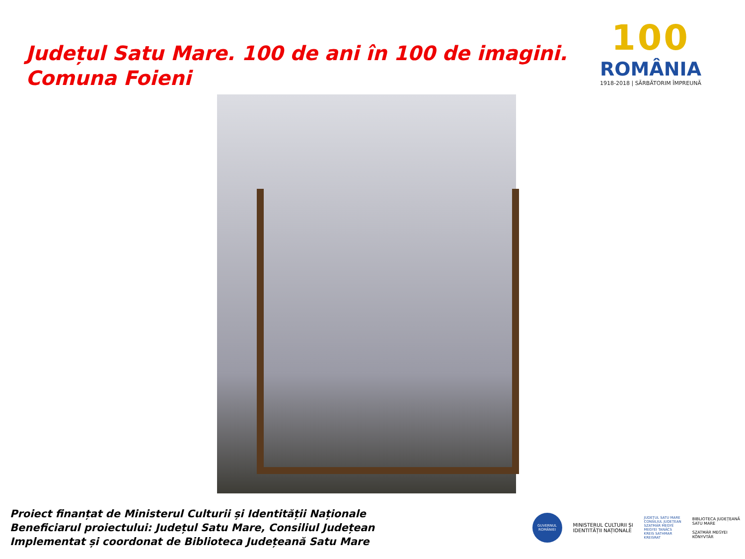Județul Satu Mare. 100 de ani în 100 de imagini.
Comuna Foieni
100
ROMÂNIA
1918-2018 | SĂRBĂTORIM ÎMPREUNĂ
Proiect finanțat de Ministerul Culturii și Identității Naționale
Beneficiarul proiectului: Județul Satu Mare, Consiliul Județean
Implementat și coordonat de Biblioteca Județeană Satu Mare
GUVERNUL ROMÂNIEI
MINISTERUL CULTURII ȘI
IDENTITĂȚII NAȚIONALE
JUDEȚUL SATU MARE
CONSILIUL JUDEȚEAN
SZATMÁR MEGYE
MEGYEI TANÁCS
KREIS SATHMAR
KREISRAT
BIBLIOTECA JUDEȚEANĂ
SATU MARE
SZATMÁR MEGYEI
KÖNYVTÁR